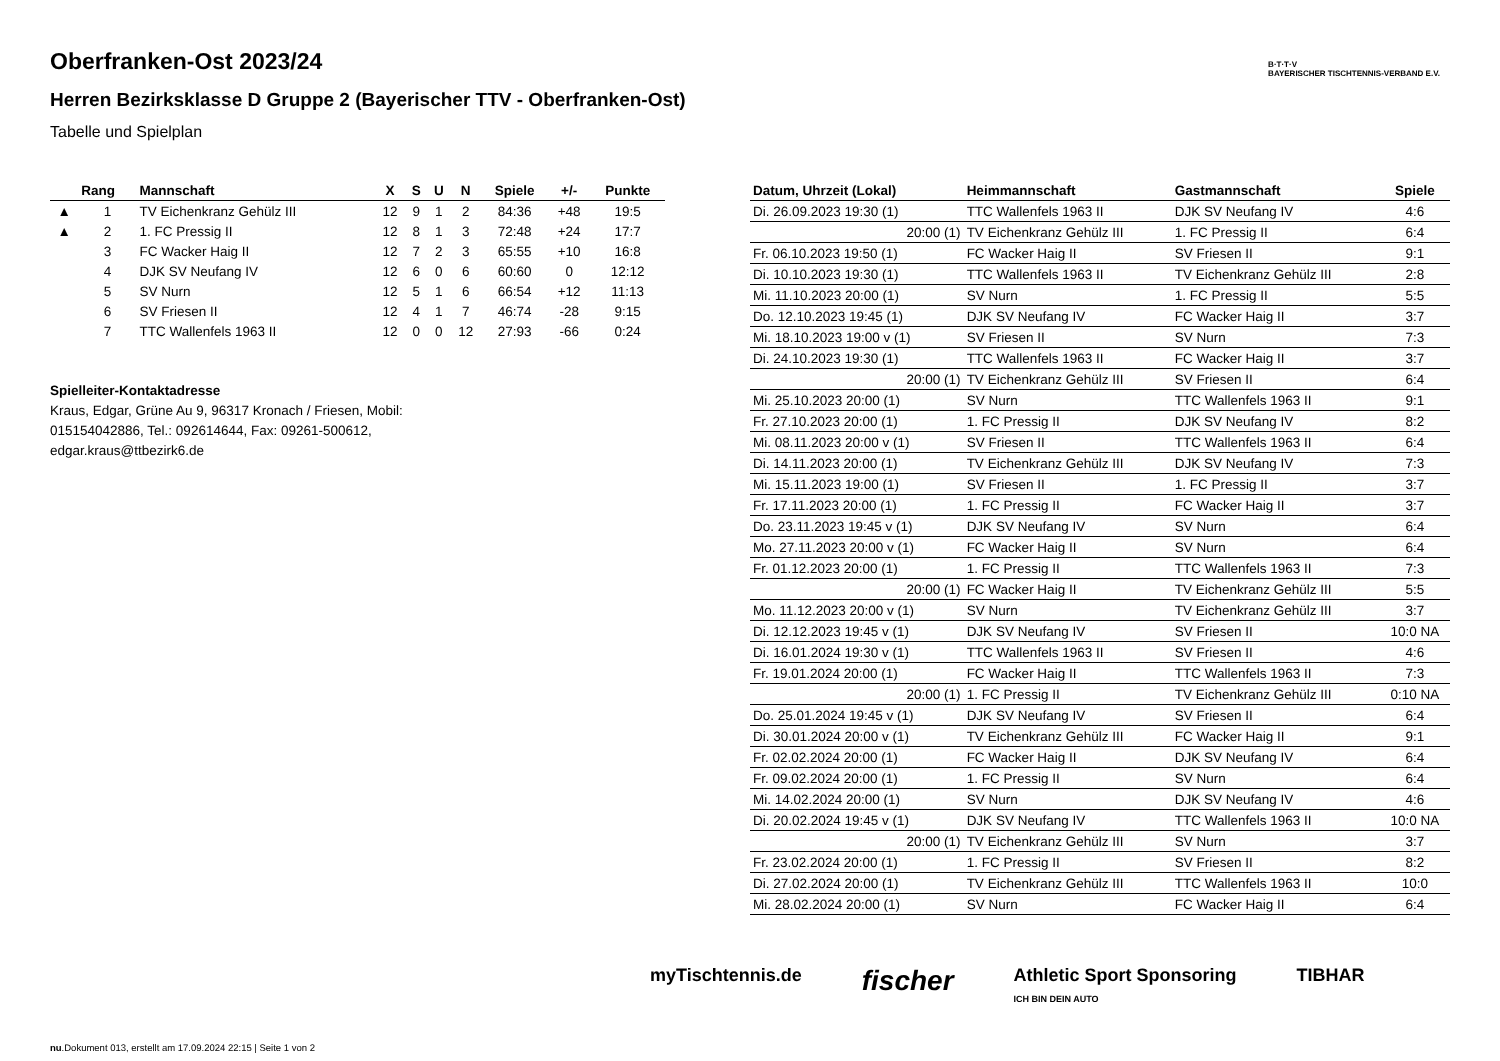B·T·T·V
BAYERISCHER TISCHTENNIS-VERBAND E.V.
Oberfranken-Ost 2023/24
Herren Bezirksklasse D Gruppe 2 (Bayerischer TTV - Oberfranken-Ost)
Tabelle und Spielplan
| | Rang | Mannschaft | X | S | U | N | Spiele | +/- | Punkte |
| --- | --- | --- | --- | --- | --- | --- | --- | --- | --- |
| ▲ | 1 | TV Eichenkranz Gehülz III | 12 | 9 | 1 | 2 | 84:36 | +48 | 19:5 |
| ▲ | 2 | 1. FC Pressig II | 12 | 8 | 1 | 3 | 72:48 | +24 | 17:7 |
| | 3 | FC Wacker Haig II | 12 | 7 | 2 | 3 | 65:55 | +10 | 16:8 |
| | 4 | DJK SV Neufang IV | 12 | 6 | 0 | 6 | 60:60 | 0 | 12:12 |
| | 5 | SV Nurn | 12 | 5 | 1 | 6 | 66:54 | +12 | 11:13 |
| | 6 | SV Friesen II | 12 | 4 | 1 | 7 | 46:74 | -28 | 9:15 |
| | 7 | TTC Wallenfels 1963 II | 12 | 0 | 0 | 12 | 27:93 | -66 | 0:24 |
Spielleiter-Kontaktadresse
Kraus, Edgar, Grüne Au 9, 96317 Kronach / Friesen, Mobil: 015154042886, Tel.: 092614644, Fax: 09261-500612, edgar.kraus@ttbezirk6.de
| Datum, Uhrzeit (Lokal) | Heimmannschaft | Gastmannschaft | Spiele |
| --- | --- | --- | --- |
| Di. 26.09.2023 19:30 (1) | TTC Wallenfels 1963 II | DJK SV Neufang IV | 4:6 |
| 20:00 (1) | TV Eichenkranz Gehülz III | 1. FC Pressig II | 6:4 |
| Fr. 06.10.2023 19:50 (1) | FC Wacker Haig II | SV Friesen II | 9:1 |
| Di. 10.10.2023 19:30 (1) | TTC Wallenfels 1963 II | TV Eichenkranz Gehülz III | 2:8 |
| Mi. 11.10.2023 20:00 (1) | SV Nurn | 1. FC Pressig II | 5:5 |
| Do. 12.10.2023 19:45 (1) | DJK SV Neufang IV | FC Wacker Haig II | 3:7 |
| Mi. 18.10.2023 19:00 v (1) | SV Friesen II | SV Nurn | 7:3 |
| Di. 24.10.2023 19:30 (1) | TTC Wallenfels 1963 II | FC Wacker Haig II | 3:7 |
| 20:00 (1) | TV Eichenkranz Gehülz III | SV Friesen II | 6:4 |
| Mi. 25.10.2023 20:00 (1) | SV Nurn | TTC Wallenfels 1963 II | 9:1 |
| Fr. 27.10.2023 20:00 (1) | 1. FC Pressig II | DJK SV Neufang IV | 8:2 |
| Mi. 08.11.2023 20:00 v (1) | SV Friesen II | TTC Wallenfels 1963 II | 6:4 |
| Di. 14.11.2023 20:00 (1) | TV Eichenkranz Gehülz III | DJK SV Neufang IV | 7:3 |
| Mi. 15.11.2023 19:00 (1) | SV Friesen II | 1. FC Pressig II | 3:7 |
| Fr. 17.11.2023 20:00 (1) | 1. FC Pressig II | FC Wacker Haig II | 3:7 |
| Do. 23.11.2023 19:45 v (1) | DJK SV Neufang IV | SV Nurn | 6:4 |
| Mo. 27.11.2023 20:00 v (1) | FC Wacker Haig II | SV Nurn | 6:4 |
| Fr. 01.12.2023 20:00 (1) | 1. FC Pressig II | TTC Wallenfels 1963 II | 7:3 |
| 20:00 (1) | FC Wacker Haig II | TV Eichenkranz Gehülz III | 5:5 |
| Mo. 11.12.2023 20:00 v (1) | SV Nurn | TV Eichenkranz Gehülz III | 3:7 |
| Di. 12.12.2023 19:45 v (1) | DJK SV Neufang IV | SV Friesen II | 10:0 NA |
| Di. 16.01.2024 19:30 v (1) | TTC Wallenfels 1963 II | SV Friesen II | 4:6 |
| Fr. 19.01.2024 20:00 (1) | FC Wacker Haig II | TTC Wallenfels 1963 II | 7:3 |
| 20:00 (1) | 1. FC Pressig II | TV Eichenkranz Gehülz III | 0:10 NA |
| Do. 25.01.2024 19:45 v (1) | DJK SV Neufang IV | SV Friesen II | 6:4 |
| Di. 30.01.2024 20:00 v (1) | TV Eichenkranz Gehülz III | FC Wacker Haig II | 9:1 |
| Fr. 02.02.2024 20:00 (1) | FC Wacker Haig II | DJK SV Neufang IV | 6:4 |
| Fr. 09.02.2024 20:00 (1) | 1. FC Pressig II | SV Nurn | 6:4 |
| Mi. 14.02.2024 20:00 (1) | SV Nurn | DJK SV Neufang IV | 4:6 |
| Di. 20.02.2024 19:45 v (1) | DJK SV Neufang IV | TTC Wallenfels 1963 II | 10:0 NA |
| 20:00 (1) | TV Eichenkranz Gehülz III | SV Nurn | 3:7 |
| Fr. 23.02.2024 20:00 (1) | 1. FC Pressig II | SV Friesen II | 8:2 |
| Di. 27.02.2024 20:00 (1) | TV Eichenkranz Gehülz III | TTC Wallenfels 1963 II | 10:0 |
| Mi. 28.02.2024 20:00 (1) | SV Nurn | FC Wacker Haig II | 6:4 |
myTischtennis.de fischer Athletic Sport Sponsoring
ICH BIN DEIN AUTO TIBHAR
nu.Dokument 013, erstellt am 17.09.2024 22:15 | Seite 1 von 2